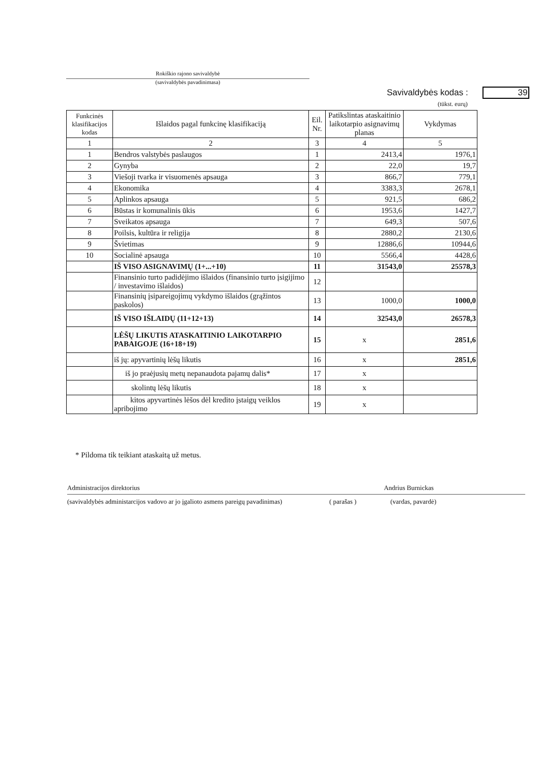Rokiškio rajono savivaldybė
(savivaldybės pavadinimasa)
Savivaldybės kodas : 39
(tūkst. eurų)
| Funkcinės klasifikacijos kodas | Išlaidos pagal funkcinę klasifikaciją | Eil. Nr. | Patikslintas ataskaitinio laikotarpio asignavimų planas | Vykdymas |
| --- | --- | --- | --- | --- |
| 1 | 2 | 3 | 4 | 5 |
| 1 | Bendros valstybės paslaugos | 1 | 2413,4 | 1976,1 |
| 2 | Gynyba | 2 | 22,0 | 19,7 |
| 3 | Viešoji tvarka ir visuomenės apsauga | 3 | 866,7 | 779,1 |
| 4 | Ekonomika | 4 | 3383,3 | 2678,1 |
| 5 | Aplinkos apsauga | 5 | 921,5 | 686,2 |
| 6 | Būstas ir komunalinis ūkis | 6 | 1953,6 | 1427,7 |
| 7 | Sveikatos apsauga | 7 | 649,3 | 507,6 |
| 8 | Poilsis, kultūra ir religija | 8 | 2880,2 | 2130,6 |
| 9 | Švietimas | 9 | 12886,6 | 10944,6 |
| 10 | Socialinė apsauga | 10 | 5566,4 | 4428,6 |
| | IŠ VISO ASIGNAVIMŲ (1+...+10) | 11 | 31543,0 | 25578,3 |
| | Finansinio turto padidėjimo išlaidos (finansinio turto įsigijimo / investavimo išlaidos) | 12 | | |
| | Finansinių įsipareigojimų vykdymo išlaidos (grąžintos paskolos) | 13 | 1000,0 | 1000,0 |
| | IŠ VISO IŠLAIDŲ (11+12+13) | 14 | 32543,0 | 26578,3 |
| | LĖŠŲ LIKUTIS ATASKAITINIO LAIKOTARPIO PABAIGOJE (16+18+19) | 15 | x | 2851,6 |
| | iš jų: apyvartinių lėšų likutis | 16 | x | 2851,6 |
| | iš jo praėjusių metų nepanaudota pajamų dalis* | 17 | x | |
| | skolintų lėšų likutis | 18 | x | |
| | kitos apyvartinės lėšos dėl kredito įstaigų veiklos apribojimo | 19 | x | |
* Pildoma tik teikiant ataskaitą už metus.
Administracijos direktorius Andrius Burnickas
(savivaldybės administarcijos vadovo ar jo įgalioto asmens pareigų pavadinimas) ( parašas ) (vardas, pavardė)